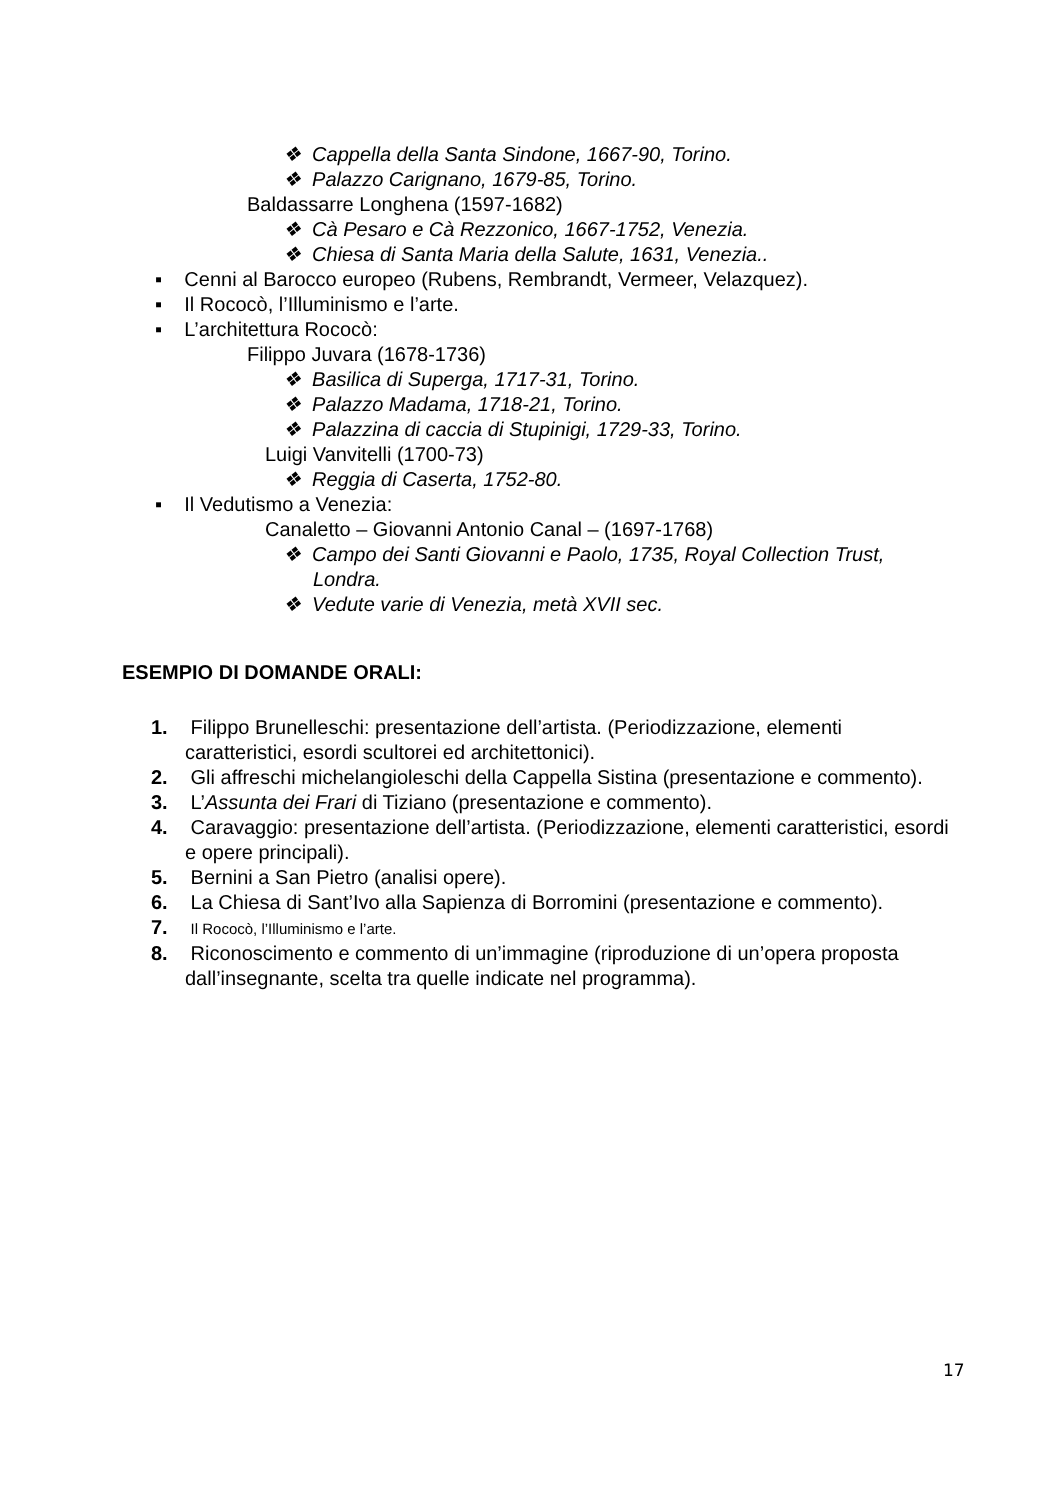❖ Cappella della Santa Sindone, 1667-90, Torino.
❖ Palazzo Carignano, 1679-85, Torino.
Baldassarre Longhena (1597-1682)
❖ Cà Pesaro e Cà Rezzonico, 1667-1752, Venezia.
❖ Chiesa di Santa Maria della Salute, 1631, Venezia..
▪ Cenni al Barocco europeo (Rubens, Rembrandt, Vermeer, Velazquez).
▪ Il Rococò, l’Illuminismo e l’arte.
▪ L’architettura Rococò:
Filippo Juvara (1678-1736)
❖ Basilica di Superga, 1717-31, Torino.
❖ Palazzo Madama, 1718-21, Torino.
❖ Palazzina di caccia di Stupinigi, 1729-33, Torino.
Luigi Vanvitelli (1700-73)
❖ Reggia di Caserta, 1752-80.
▪ Il Vedutismo a Venezia:
Canaletto – Giovanni Antonio Canal – (1697-1768)
❖ Campo dei Santi Giovanni e Paolo, 1735, Royal Collection Trust, Londra.
❖ Vedute varie di Venezia, metà XVII sec.
ESEMPIO DI DOMANDE ORALI:
1. Filippo Brunelleschi: presentazione dell’artista. (Periodizzazione, elementi caratteristici, esordi scultorei ed architettonici).
2. Gli affreschi michelangioleschi della Cappella Sistina (presentazione e commento).
3. L’Assunta dei Frari di Tiziano (presentazione e commento).
4. Caravaggio: presentazione dell’artista. (Periodizzazione, elementi caratteristici, esordi e opere principali).
5. Bernini a San Pietro (analisi opere).
6. La Chiesa di Sant’Ivo alla Sapienza di Borromini (presentazione e commento).
7. Il Rococò, l’Illuminismo e l’arte.
8. Riconoscimento e commento di un’immagine (riproduzione di un’opera proposta dall’insegnante, scelta tra quelle indicate nel programma).
17